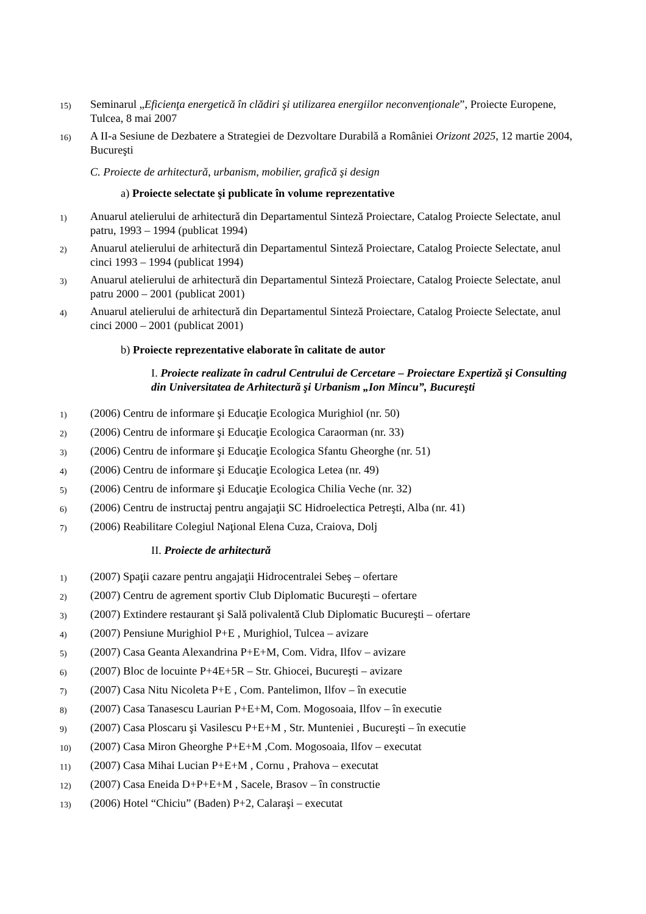15) Seminarul „Eficienţa energetică în clădiri şi utilizarea energiilor neconvenţionale”, Proiecte Europene, Tulcea, 8 mai 2007
16) A II-a Sesiune de Dezbatere a Strategiei de Dezvoltare Durabilă a României Orizont 2025, 12 martie 2004, Bucureşti
C. Proiecte de arhitectură, urbanism, mobilier, grafică şi design
a) Proiecte selectate şi publicate în volume reprezentative
1) Anuarul atelierului de arhitectură din Departamentul Sinteză Proiectare, Catalog Proiecte Selectate, anul patru, 1993 – 1994 (publicat 1994)
2) Anuarul atelierului de arhitectură din Departamentul Sinteză Proiectare, Catalog Proiecte Selectate, anul cinci 1993 – 1994 (publicat 1994)
3) Anuarul atelierului de arhitectură din Departamentul Sinteză Proiectare, Catalog Proiecte Selectate, anul patru 2000 – 2001 (publicat 2001)
4) Anuarul atelierului de arhitectură din Departamentul Sinteză Proiectare, Catalog Proiecte Selectate, anul cinci 2000 – 2001 (publicat 2001)
b) Proiecte reprezentative elaborate în calitate de autor
I. Proiecte realizate în cadrul Centrului de Cercetare – Proiectare Expertiză şi Consulting din Universitatea de Arhitectură şi Urbanism „Ion Mincu”, Bucureşti
1) (2006) Centru de informare şi Educaţie Ecologica Murighiol (nr. 50)
2) (2006) Centru de informare şi Educaţie Ecologica Caraorman (nr. 33)
3) (2006) Centru de informare şi Educaţie Ecologica Sfantu Gheorghe (nr. 51)
4) (2006) Centru de informare şi Educaţie Ecologica Letea (nr. 49)
5) (2006) Centru de informare şi Educaţie Ecologica Chilia Veche (nr. 32)
6) (2006) Centru de instructaj pentru angajaţii SC Hidroelectica Petreşti, Alba (nr. 41)
7) (2006) Reabilitare Colegiul Naţional Elena Cuza, Craiova, Dolj
II. Proiecte de arhitectură
1) (2007) Spaţii cazare pentru angajaţii Hidrocentralei Sebeş – ofertare
2) (2007) Centru de agrement sportiv Club Diplomatic Bucureşti – ofertare
3) (2007) Extindere restaurant şi Sală polivalentă Club Diplomatic Bucureşti – ofertare
4) (2007) Pensiune Murighiol P+E , Murighiol, Tulcea – avizare
5) (2007) Casa Geanta Alexandrina P+E+M, Com. Vidra, Ilfov – avizare
6) (2007) Bloc de locuinte P+4E+5R – Str. Ghiocei, Bucureşti – avizare
7) (2007) Casa Nitu Nicoleta P+E , Com. Pantelimon, Ilfov – în executie
8) (2007) Casa Tanasescu Laurian P+E+M, Com. Mogosoaia, Ilfov – în executie
9) (2007) Casa Ploscaru şi Vasilescu P+E+M , Str. Munteniei , Bucureşti – în executie
10) (2007) Casa Miron Gheorghe P+E+M ,Com. Mogosoaia, Ilfov – executat
11) (2007) Casa Mihai Lucian P+E+M , Cornu , Prahova – executat
12) (2007) Casa Eneida D+P+E+M , Sacele, Brasov – în constructie
13) (2006) Hotel “Chiciu” (Baden) P+2, Calaraşi – executat